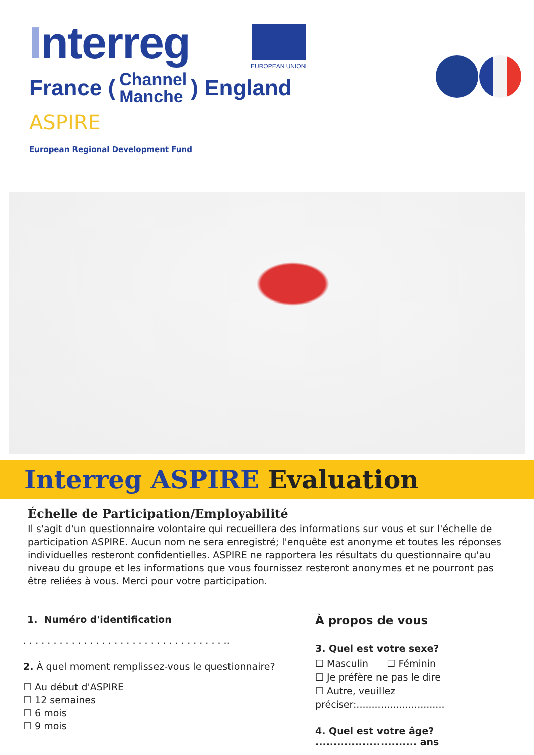Interreg
France (
Channel
Manche
) England
ASPIRE
European Regional Development Fund
EUROPEAN UNION
Interreg ASPIRE Evaluation
Échelle de Participation/Employabilité
Il s'agit d'un questionnaire volontaire qui recueillera des informations sur vous et sur l'échelle de participation ASPIRE. Aucun nom ne sera enregistré; l'enquête est anonyme et toutes les réponses individuelles resteront confidentielles. ASPIRE ne rapportera les résultats du questionnaire qu'au niveau du groupe et les informations que vous fournissez resteront anonymes et ne pourront pas être reliées à vous. Merci pour votre participation.
1. Numéro d'identification
. . . . . . . . . . . . . . . . . . . . . . . . . . . . . . . . . ..
2. À quel moment remplissez-vous le questionnaire?
☐ Au début d'ASPIRE
☐ 12 semaines
☐ 6 mois
☐ 9 mois
À propos de vous
3. Quel est votre sexe?
☐ Masculin ☐ Féminin
☐ Je préfère ne pas le dire
☐ Autre, veuillez préciser:.............................
4. Quel est votre âge? ............................ ans